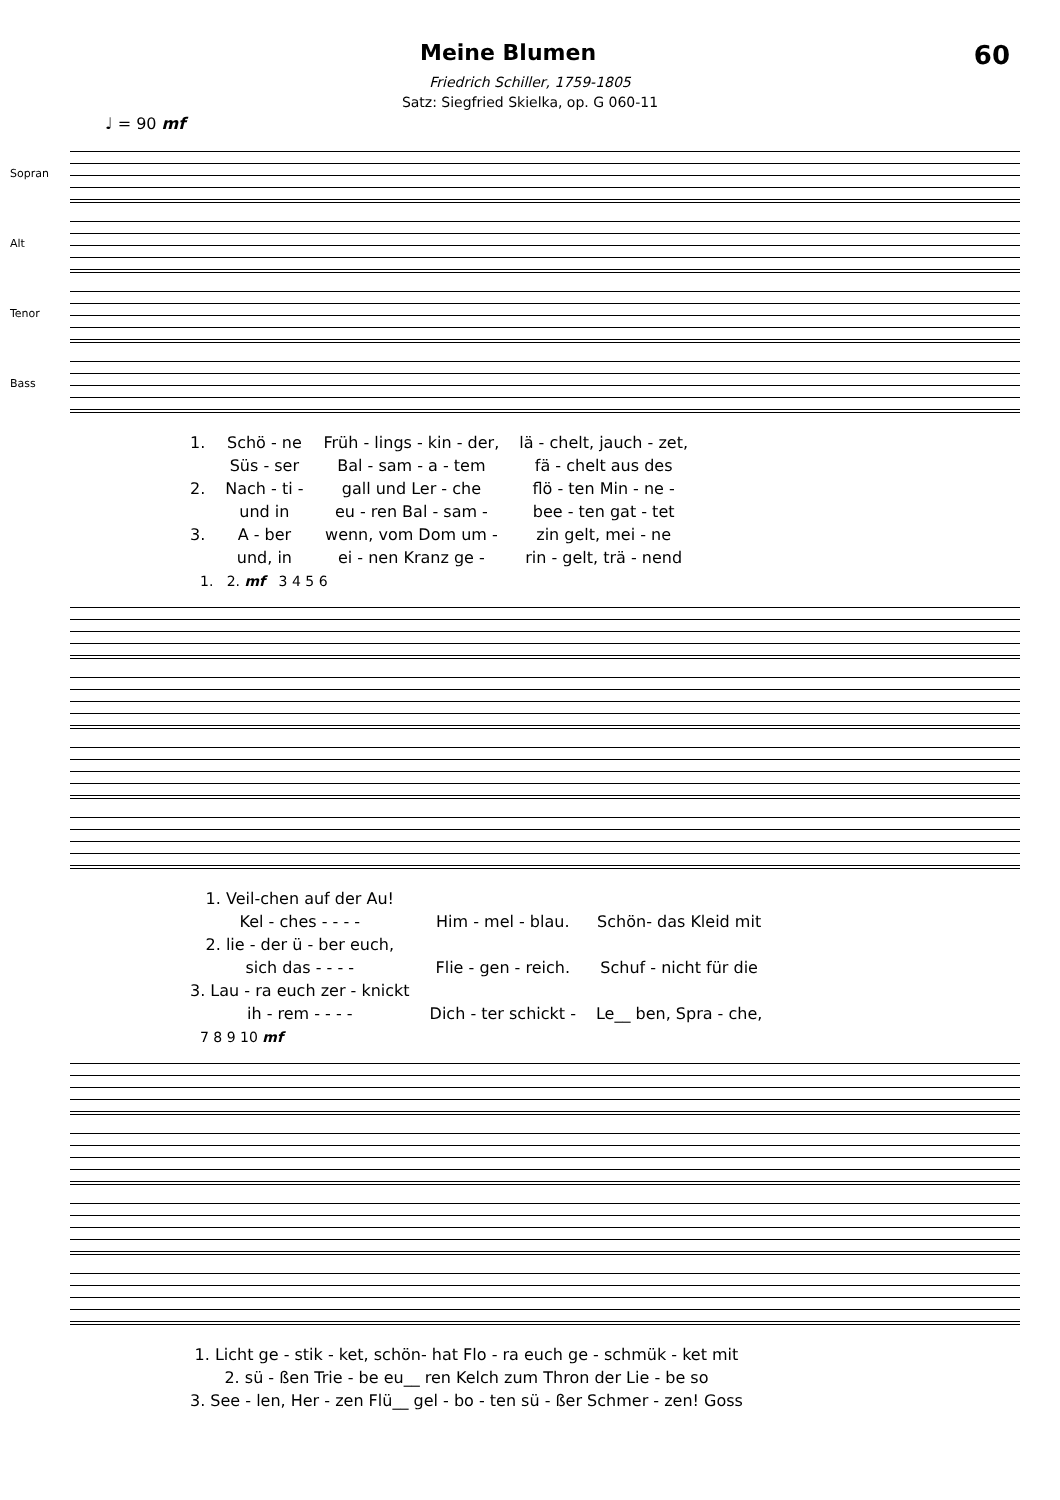Meine Blumen
60
Friedrich Schiller, 1759-1805
Satz: Siegfried Skielka, op. G 060-11
♩ = 90 mf
Sopran
Alt
Tenor
Bass
| 1. | Schö - ne | Früh - lings - kin - der, | lä - chelt, jauch - zet, |
| | Süs - ser | Bal - sam - a - tem | fä - chelt aus des |
| 2. | Nach - ti - | gall und Ler - che | flö - ten Min - ne - |
| | und in | eu - ren Bal - sam - | bee - ten gat - tet |
| 3. | A - ber | wenn, vom Dom um - | zin gelt, mei - ne |
| | und, in | ei - nen Kranz ge - | rin - gelt, trä - nend |
1. 2. mf 3 4 5 6
| 1. Veil-chen auf der Au! | | |
| Kel - ches - - - - | Him - mel - blau. | Schön- das Kleid mit |
| 2. lie - der ü - ber euch, | | |
| sich das - - - - | Flie - gen - reich. | Schuf - nicht für die |
| 3. Lau - ra euch zer - knickt | | |
| ih - rem - - - - | Dich - ter schickt - | Le__ ben, Spra - che, |
7 8 9 10 mf
| 1. Licht ge - stik - ket, schön- hat Flo - ra euch ge - schmük - ket mit |
| 2. sü - ßen Trie - be eu__ ren Kelch zum Thron der Lie - be so |
| 3. See - len, Her - zen Flü__ gel - bo - ten sü - ßer Schmer - zen! Goss |